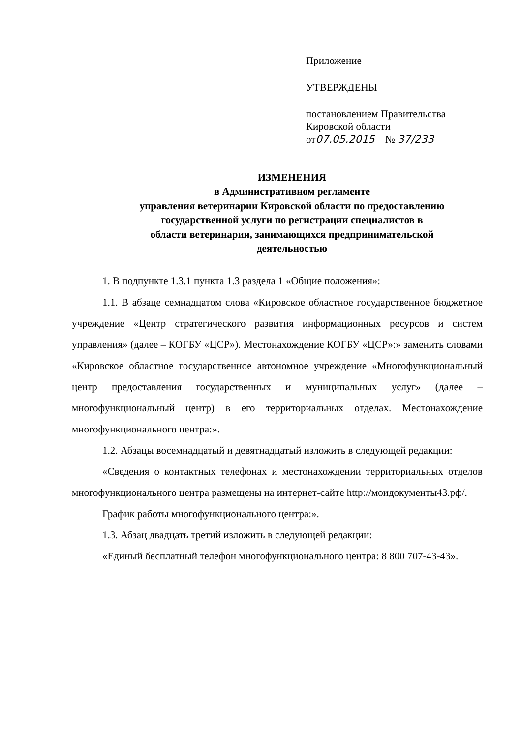Приложение
УТВЕРЖДЕНЫ
постановлением Правительства
Кировской области
от07.05.2015 № 37/233
ИЗМЕНЕНИЯ
в Административном регламенте
управления ветеринарии Кировской области по предоставлению
государственной услуги по регистрации специалистов в
области ветеринарии, занимающихся предпринимательской
деятельностью
1. В подпункте 1.3.1 пункта 1.3 раздела 1 «Общие положения»:
1.1. В абзаце семнадцатом слова «Кировское областное государственное бюджетное учреждение «Центр стратегического развития информационных ресурсов и систем управления» (далее – КОГБУ «ЦСР»). Местонахождение КОГБУ «ЦСР»:» заменить словами «Кировское областное государственное автономное учреждение «Многофункциональный центр предоставления государственных и муниципальных услуг» (далее – многофункциональный центр) в его территориальных отделах. Местонахождение многофункционального центра:».
1.2. Абзацы восемнадцатый и девятнадцатый изложить в следующей редакции:
«Сведения о контактных телефонах и местонахождении территориальных отделов многофункционального центра размещены на интернет-сайте http://моидокументы43.рф/.
График работы многофункционального центра:».
1.3. Абзац двадцать третий изложить в следующей редакции:
«Единый бесплатный телефон многофункционального центра: 8 800 707-43-43».